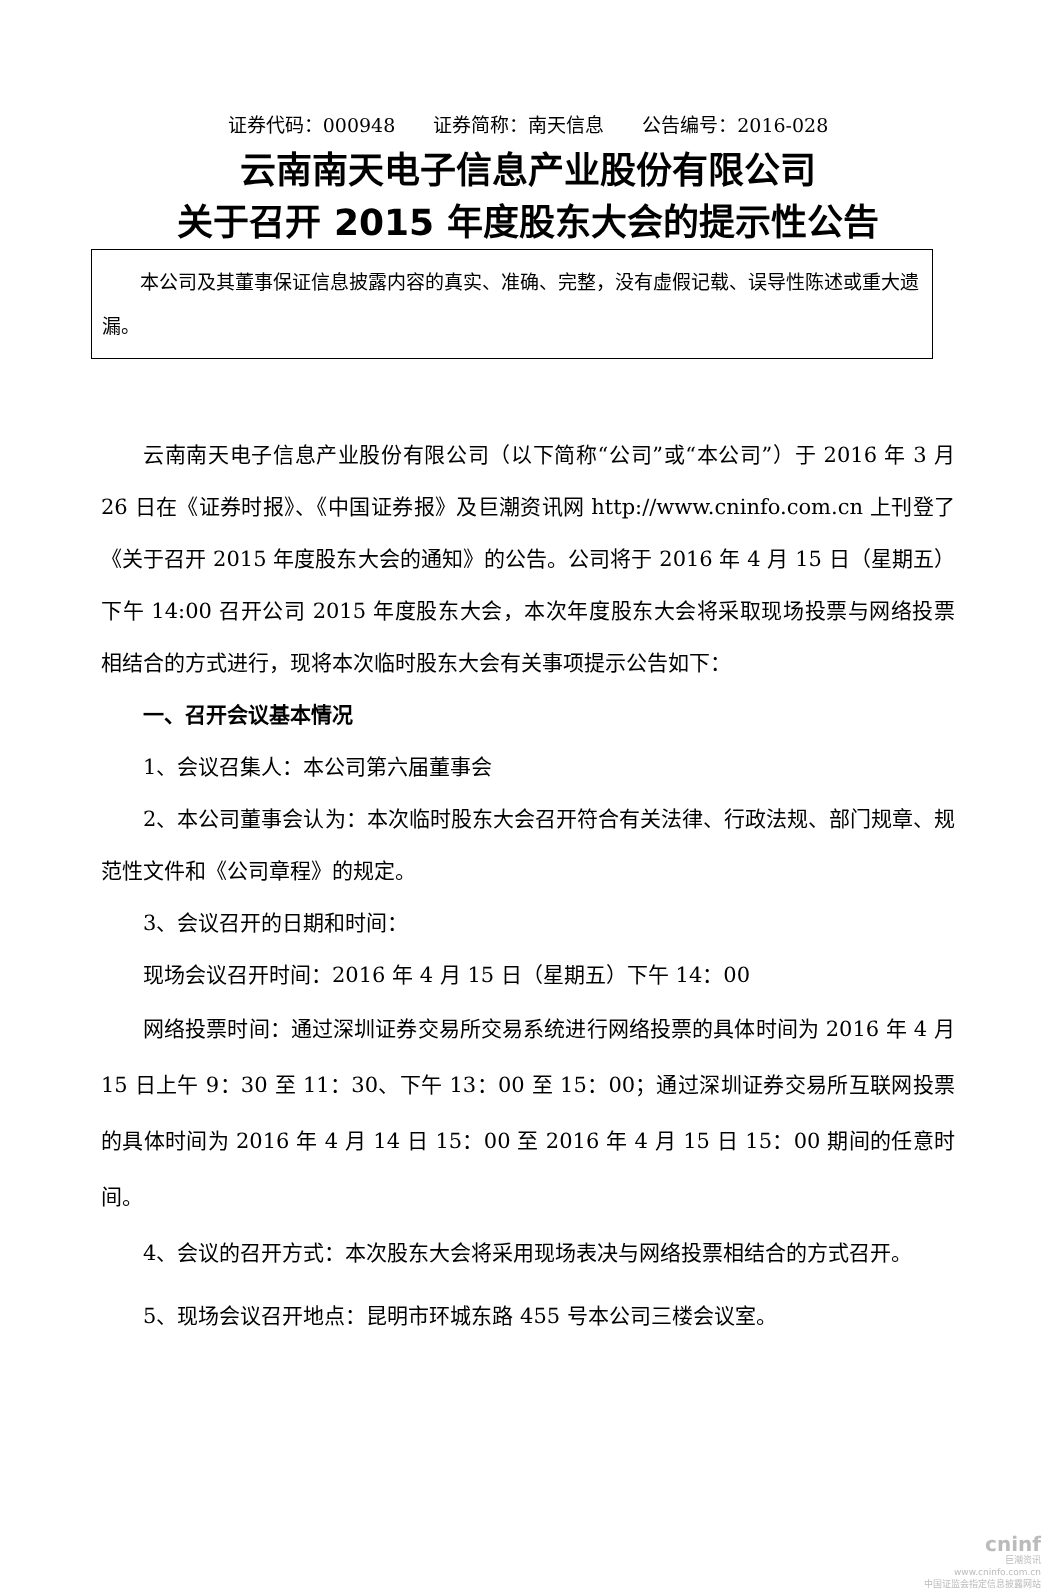证券代码：000948　　证券简称：南天信息　　公告编号：2016-028
云南南天电子信息产业股份有限公司
关于召开 2015 年度股东大会的提示性公告
本公司及其董事保证信息披露内容的真实、准确、完整，没有虚假记载、误导性陈述或重大遗漏。
云南南天电子信息产业股份有限公司（以下简称“公司”或“本公司”）于 2016 年 3 月 26 日在《证券时报》、《中国证券报》及巨潮资讯网 http://www.cninfo.com.cn 上刊登了《关于召开 2015 年度股东大会的通知》的公告。公司将于 2016 年 4 月 15 日（星期五）下午 14:00 召开公司 2015 年度股东大会，本次年度股东大会将采取现场投票与网络投票相结合的方式进行，现将本次临时股东大会有关事项提示公告如下：
一、召开会议基本情况
1、会议召集人：本公司第六届董事会
2、本公司董事会认为：本次临时股东大会召开符合有关法律、行政法规、部门规章、规范性文件和《公司章程》的规定。
3、会议召开的日期和时间：
现场会议召开时间：2016 年 4 月 15 日（星期五）下午 14：00
网络投票时间：通过深圳证券交易所交易系统进行网络投票的具体时间为 2016 年 4 月 15 日上午 9：30 至 11：30、下午 13：00 至 15：00；通过深圳证券交易所互联网投票的具体时间为 2016 年 4 月 14 日 15：00 至 2016 年 4 月 15 日 15：00 期间的任意时间。
4、会议的召开方式：本次股东大会将采用现场表决与网络投票相结合的方式召开。
5、现场会议召开地点：昆明市环城东路 455 号本公司三楼会议室。
cninf
巨潮资讯
www.cninfo.com.cn
中国证监会指定信息披露网站